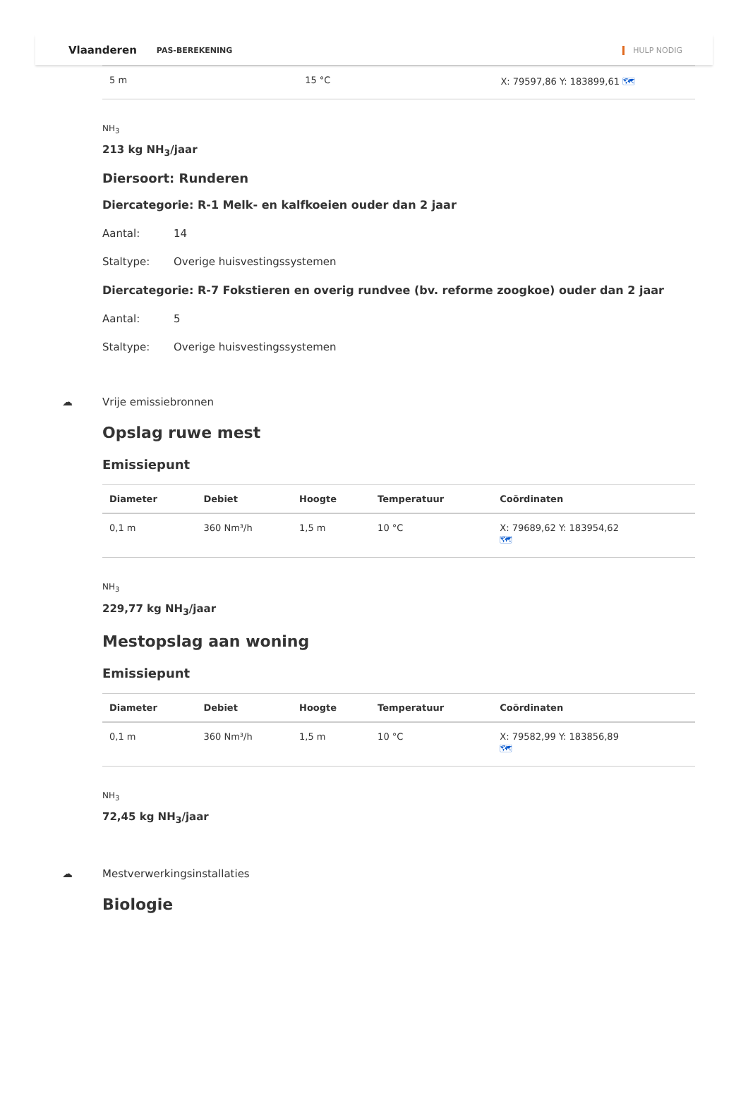Vlaanderen PAS-BEREKENING HULP NODIG
| 5 m | 15 °C | X: 79597,86 Y: 183899,61 🗺 |
NH<sub>3</sub>
213 kg NH<sub>3</sub>/jaar
Diersoort: Runderen
Diercategorie: R-1 Melk- en kalfkoeien ouder dan 2 jaar
Aantal: 14
Staltype: Overige huisvestingssystemen
Diercategorie: R-7 Fokstieren en overig rundvee (bv. reforme zoogkoe) ouder dan 2 jaar
Aantal: 5
Staltype: Overige huisvestingssystemen
☁ Vrije emissiebronnen
Opslag ruwe mest
Emissiepunt
| Diameter | Debiet | Hoogte | Temperatuur | Coördinaten |
| --- | --- | --- | --- | --- |
| 0,1 m | 360 Nm³/h | 1,5 m | 10 °C | X: 79689,62 Y: 183954,62 🗺 |
NH<sub>3</sub>
229,77 kg NH<sub>3</sub>/jaar
Mestopslag aan woning
Emissiepunt
| Diameter | Debiet | Hoogte | Temperatuur | Coördinaten |
| --- | --- | --- | --- | --- |
| 0,1 m | 360 Nm³/h | 1,5 m | 10 °C | X: 79582,99 Y: 183856,89 🗺 |
NH<sub>3</sub>
72,45 kg NH<sub>3</sub>/jaar
☁ Mestverwerkingsinstallaties
Biologie